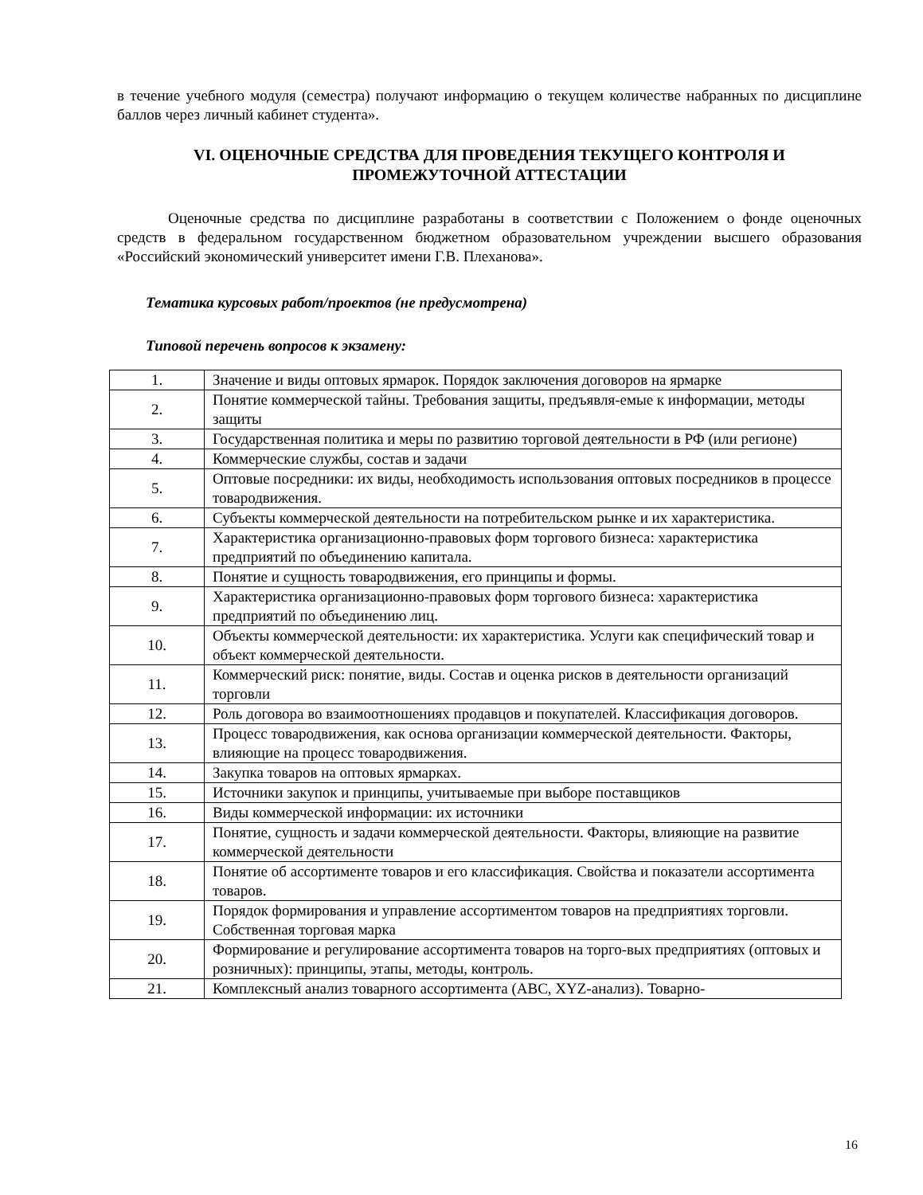в течение учебного модуля (семестра) получают информацию о текущем количестве набранных по дисциплине баллов через личный кабинет студента».
VI. ОЦЕНОЧНЫЕ СРЕДСТВА ДЛЯ ПРОВЕДЕНИЯ ТЕКУЩЕГО КОНТРОЛЯ И ПРОМЕЖУТОЧНОЙ АТТЕСТАЦИИ
Оценочные средства по дисциплине разработаны в соответствии с Положением о фонде оценочных средств в федеральном государственном бюджетном образовательном учреждении высшего образования «Российский экономический университет имени Г.В. Плеханова».
Тематика курсовых работ/проектов (не предусмотрена)
Типовой перечень вопросов к экзамену:
| 1. | Значение и виды оптовых ярмарок. Порядок заключения договоров на ярмарке |
| 2. | Понятие коммерческой тайны. Требования защиты, предъявля-емые к информации, методы защиты |
| 3. | Государственная политика и меры по развитию торговой деятельности в РФ (или регионе) |
| 4. | Коммерческие службы, состав и задачи |
| 5. | Оптовые посредники: их виды, необходимость использования оптовых посредников в процессе товародвижения. |
| 6. | Субъекты коммерческой деятельности на потребительском рынке и их характеристика. |
| 7. | Характеристика организационно-правовых форм торгового бизнеса: характеристика предприятий по объединению капитала. |
| 8. | Понятие и сущность товародвижения, его принципы и формы. |
| 9. | Характеристика организационно-правовых форм торгового бизнеса: характеристика предприятий по объединению лиц. |
| 10. | Объекты коммерческой деятельности: их характеристика. Услуги как специфический товар и объект коммерческой деятельности. |
| 11. | Коммерческий риск: понятие, виды. Состав и оценка рисков в деятельности организаций торговли |
| 12. | Роль договора во взаимоотношениях продавцов и покупателей. Классификация договоров. |
| 13. | Процесс товародвижения, как основа организации коммерческой деятельности. Факторы, влияющие на процесс товародвижения. |
| 14. | Закупка товаров на оптовых ярмарках. |
| 15. | Источники закупок и принципы, учитываемые при выборе поставщиков |
| 16. | Виды коммерческой информации: их источники |
| 17. | Понятие, сущность и задачи коммерческой деятельности. Факторы, влияющие на развитие коммерческой деятельности |
| 18. | Понятие об ассортименте товаров и его классификация. Свойства и показатели ассортимента товаров. |
| 19. | Порядок формирования и управление ассортиментом товаров на предприятиях торговли. Собственная торговая марка |
| 20. | Формирование и регулирование ассортимента товаров на торго-вых предприятиях (оптовых и розничных): принципы, этапы, методы, контроль. |
| 21. | Комплексный анализ товарного ассортимента (ABC, XYZ-анализ). Товарно- |
16